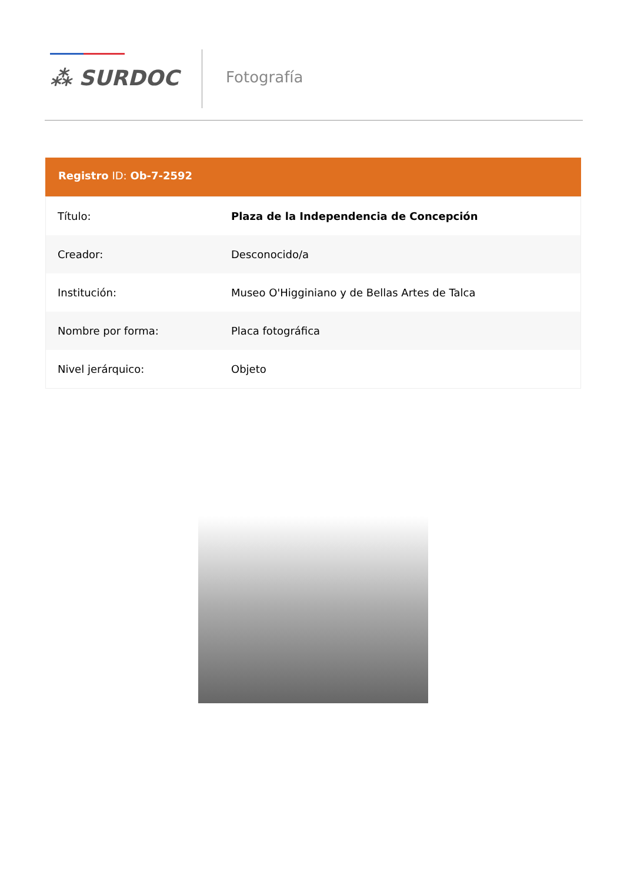⁂ SURDOC Fotografía
Registro ID: Ob-7-2592
| Título: | Plaza de la Independencia de Concepción |
| Creador: | Desconocido/a |
| Institución: | Museo O'Higginiano y de Bellas Artes de Talca |
| Nombre por forma: | Placa fotográfica |
| Nivel jerárquico: | Objeto |